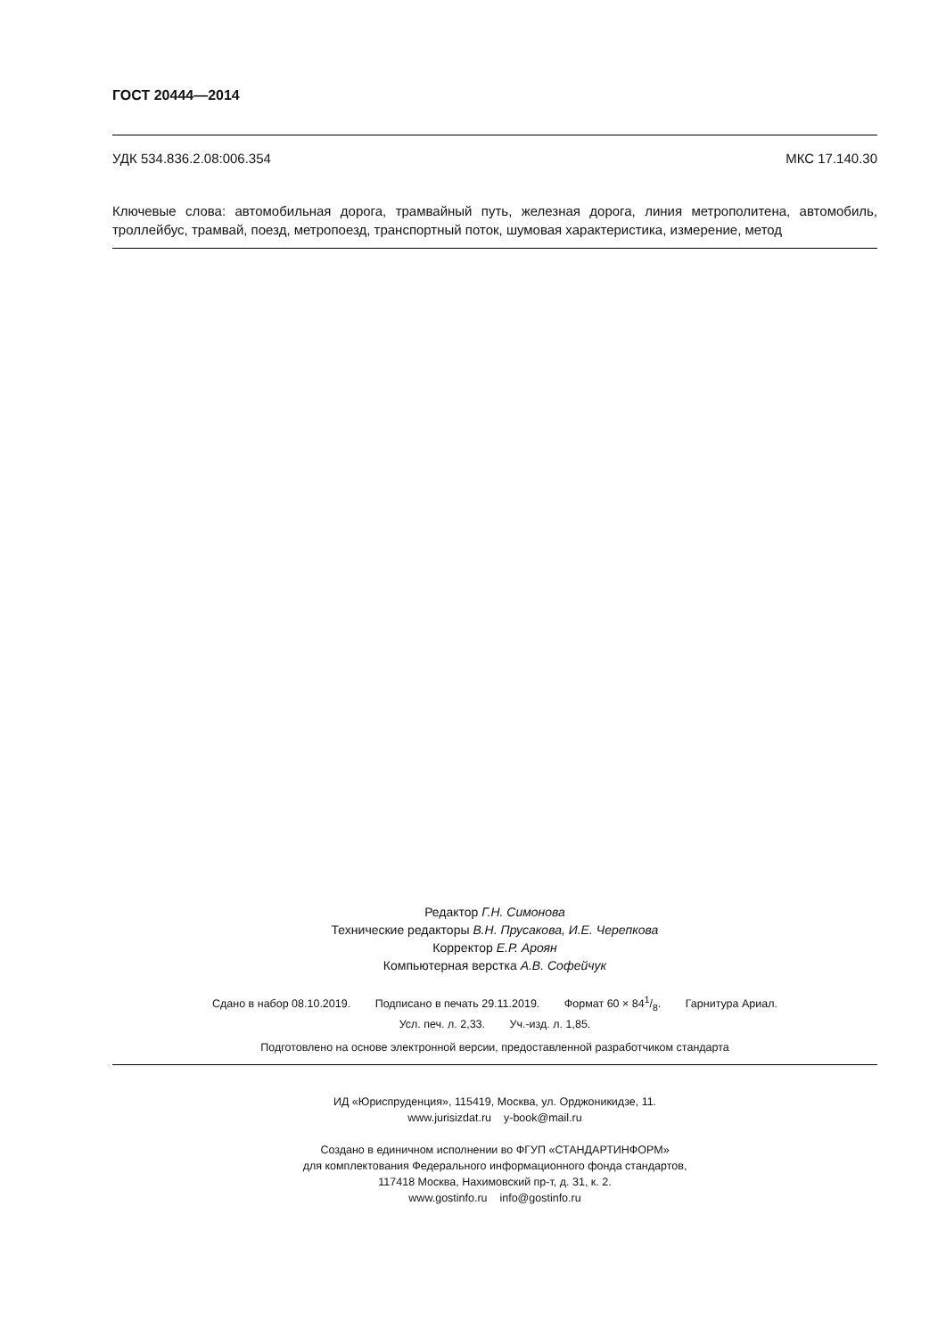ГОСТ 20444—2014
УДК 534.836.2.08:006.354 МКС 17.140.30
Ключевые слова: автомобильная дорога, трамвайный путь, железная дорога, линия метрополитена, автомобиль, троллейбус, трамвай, поезд, метропоезд, транспортный поток, шумовая характеристика, измерение, метод
Редактор Г.Н. Симонова
Технические редакторы В.Н. Прусакова, И.Е. Черепкова
Корректор Е.Р. Ароян
Компьютерная верстка А.В. Софейчук
Сдано в набор 08.10.2019. Подписано в печать 29.11.2019. Формат 60 × 841/8. Гарнитура Ариал.
Усл. печ. л. 2,33. Уч.-изд. л. 1,85.
Подготовлено на основе электронной версии, предоставленной разработчиком стандарта
ИД «Юриспруденция», 115419, Москва, ул. Орджоникидзе, 11.
www.jurisizdat.ru y-book@mail.ru
Создано в единичном исполнении во ФГУП «СТАНДАРТИНФОРМ»
для комплектования Федерального информационного фонда стандартов,
117418 Москва, Нахимовский пр-т, д. 31, к. 2.
www.gostinfo.ru info@gostinfo.ru